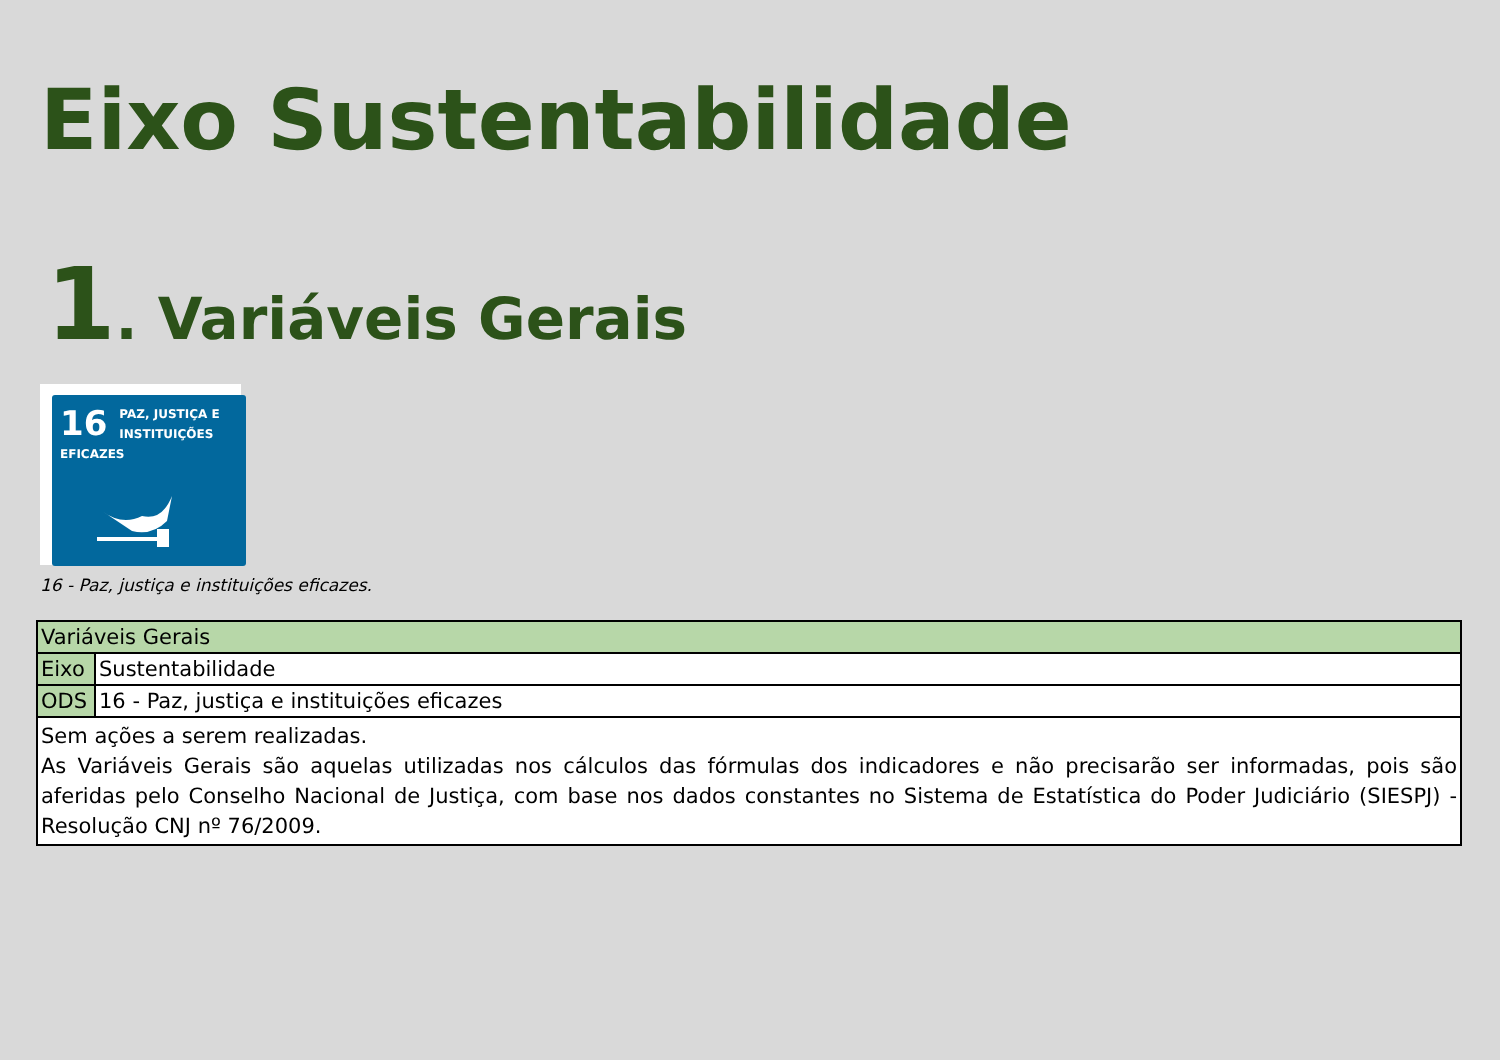Eixo Sustentabilidade
1. Variáveis Gerais
16 PAZ, JUSTIÇA E
INSTITUIÇÕES
EFICAZES
16 - Paz, justiça e instituições eficazes.
| Variáveis Gerais | |
| Eixo | Sustentabilidade |
| ODS | 16 - Paz, justiça e instituições eficazes |
| Sem ações a serem realizadas. As Variáveis Gerais são aquelas utilizadas nos cálculos das fórmulas dos indicadores e não precisarão ser informadas, pois são aferidas pelo Conselho Nacional de Justiça, com base nos dados constantes no Sistema de Estatística do Poder Judiciário (SIESPJ) - Resolução CNJ nº 76/2009. | |